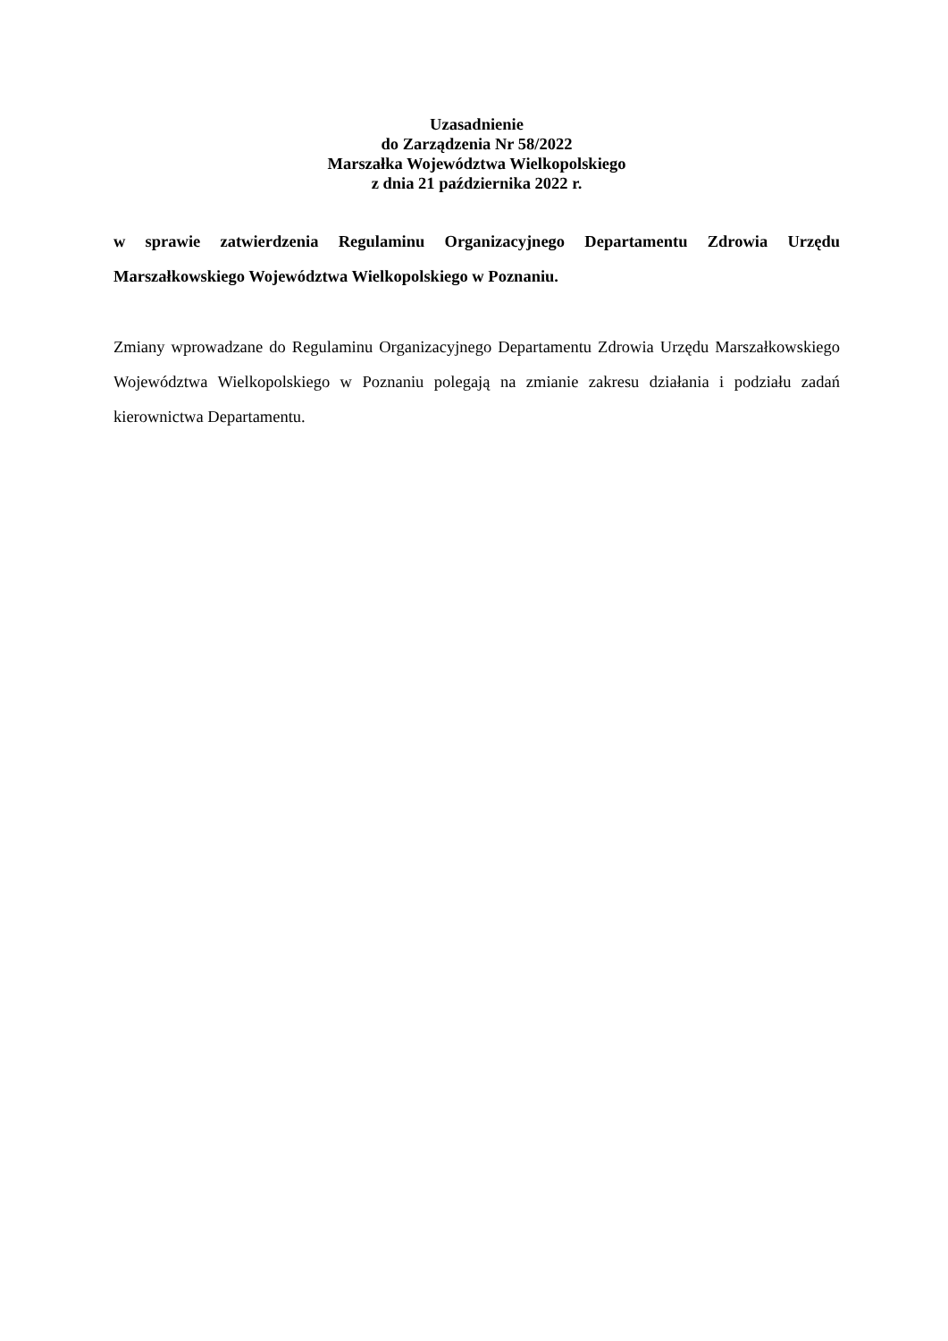Uzasadnienie
do Zarządzenia Nr 58/2022
Marszałka Województwa Wielkopolskiego
z dnia 21 października 2022 r.
w sprawie zatwierdzenia Regulaminu Organizacyjnego Departamentu Zdrowia Urzędu Marszałkowskiego Województwa Wielkopolskiego w Poznaniu.
Zmiany wprowadzane do Regulaminu Organizacyjnego Departamentu Zdrowia Urzędu Marszałkowskiego Województwa Wielkopolskiego w Poznaniu polegają na zmianie zakresu działania i podziału zadań kierownictwa Departamentu.